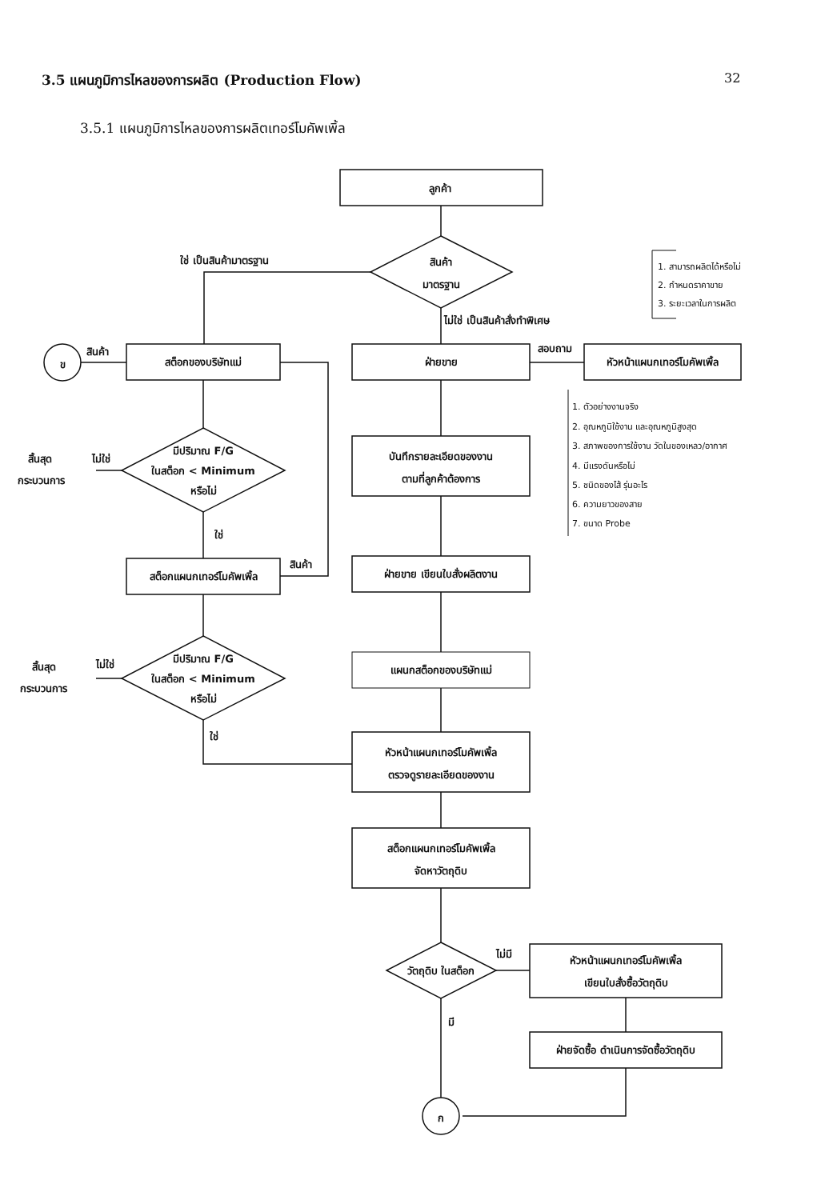3.5 แผนภูมิการไหลของการผลิต (Production Flow)
32
3.5.1 แผนภูมิการไหลของการผลิตเทอร์โมคัพเพิ้ล
ลูกค้า
สินค้า
มาตรฐาน
ใช่ เป็นสินค้ามาตรฐาน
ไม่ใช่ เป็นสินค้าสั่งทำพิเศษ
สต็อกของบริษัทแม่
ข
สินค้า
ฝ่ายขาย
สอบถาม
หัวหน้าแผนกเทอร์โมคัพเพิ้ล
1. สามารถผลิตได้หรือไม่
2. กำหนดราคาขาย
3. ระยะเวลาในการผลิต
1. ตัวอย่างงานจริง
2. อุณหภูมิใช้งาน และอุณหภูมิสูงสุด
3. สภาพของการใช้งาน วัดในของเหลว/อากาศ
4. มีแรงดันหรือไม่
5. ชนิดของไส้ รุ่นอะไร
6. ความยาวของสาย
7. ขนาด Probe
มีปริมาณ F/G
ในสต็อก < Minimum
หรือไม่
ไม่ใช่
สิ้นสุด
กระบวนการ
ใช่
สต็อกแผนกเทอร์โมคัพเพิ้ล
สินค้า
มีปริมาณ F/G
ในสต็อก < Minimum
หรือไม่
ไม่ใช่
สิ้นสุด
กระบวนการ
ใช่
บันทึกรายละเอียดของงาน
ตามที่ลูกค้าต้องการ
ฝ่ายขาย เขียนใบสั่งผลิตงาน
แผนกสต็อกของบริษัทแม่
หัวหน้าแผนกเทอร์โมคัพเพิ้ล
ตรวจดูรายละเอียดของงาน
สต็อกแผนกเทอร์โมคัพเพิ้ล
จัดหาวัตถุดิบ
วัตถุดิบ ในสต็อก
ไม่มี
หัวหน้าแผนกเทอร์โมคัพเพิ้ล
เขียนใบสั่งซื้อวัตถุดิบ
ฝ่ายจัดซื้อ ดำเนินการจัดซื้อวัตถุดิบ
มี
ก